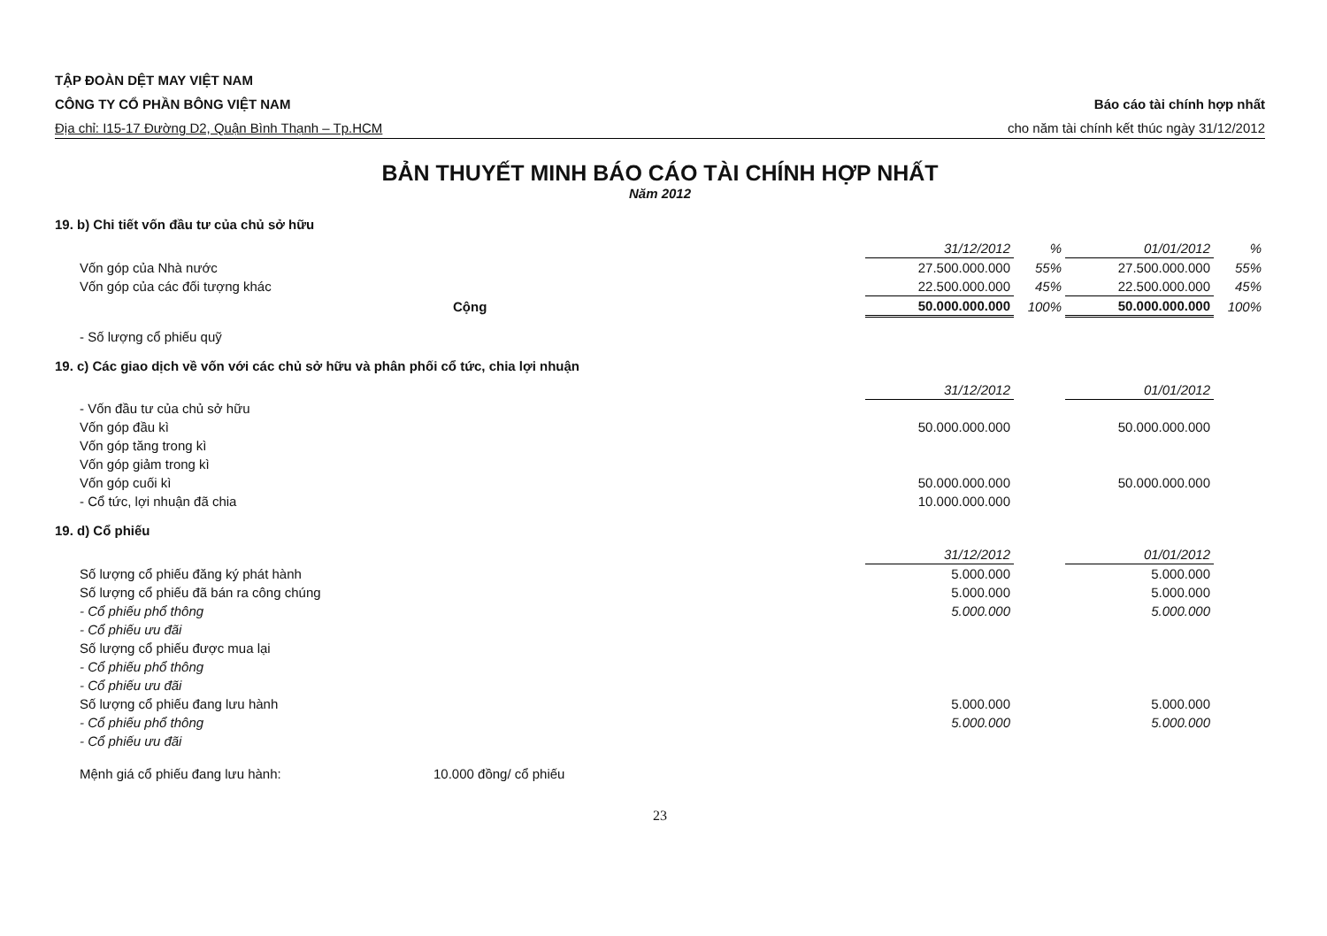TẬP ĐOÀN DỆT MAY VIỆT NAM
CÔNG TY CỔ PHẦN BÔNG VIỆT NAM
Địa chỉ: I15-17 Đường D2, Quận Bình Thạnh – Tp.HCM
Báo cáo tài chính hợp nhất
cho năm tài chính kết thúc ngày 31/12/2012
BẢN THUYẾT MINH BÁO CÁO TÀI CHÍNH HỢP NHẤT
Năm 2012
19. b) Chi tiết vốn đầu tư của chủ sở hữu
| | 31/12/2012 | % | 01/01/2012 | % |
| Vốn góp của Nhà nước | 27.500.000.000 | 55% | 27.500.000.000 | 55% |
| Vốn góp của các đối tượng khác | 22.500.000.000 | 45% | 22.500.000.000 | 45% |
| Cộng | 50.000.000.000 | 100% | 50.000.000.000 | 100% |
| - Số lượng cổ phiếu quỹ | | | | |
19. c) Các giao dịch về vốn với các chủ sở hữu và phân phối cổ tức, chia lợi nhuận
| | 31/12/2012 | | 01/01/2012 | |
| - Vốn đầu tư của chủ sở hữu | | | | |
| Vốn góp đầu kì | 50.000.000.000 | | 50.000.000.000 | |
| Vốn góp tăng trong kì | | | | |
| Vốn góp giảm trong kì | | | | |
| Vốn góp cuối kì | 50.000.000.000 | | 50.000.000.000 | |
| - Cổ tức, lợi nhuận đã chia | 10.000.000.000 | | | |
19. d) Cổ phiếu
| | 31/12/2012 | | 01/01/2012 | |
| Số lượng cổ phiếu đăng ký phát hành | 5.000.000 | | 5.000.000 | |
| Số lượng cổ phiếu đã bán ra công chúng | 5.000.000 | | 5.000.000 | |
| - Cổ phiếu phổ thông | 5.000.000 | | 5.000.000 | |
| - Cổ phiếu ưu đãi | | | | |
| Số lượng cổ phiếu được mua lại | | | | |
| - Cổ phiếu phổ thông | | | | |
| - Cổ phiếu ưu đãi | | | | |
| Số lượng cổ phiếu đang lưu hành | 5.000.000 | | 5.000.000 | |
| - Cổ phiếu phổ thông | 5.000.000 | | 5.000.000 | |
| - Cổ phiếu ưu đãi | | | | |
Mệnh giá cổ phiếu đang lưu hành: 10.000 đồng/ cổ phiếu
23